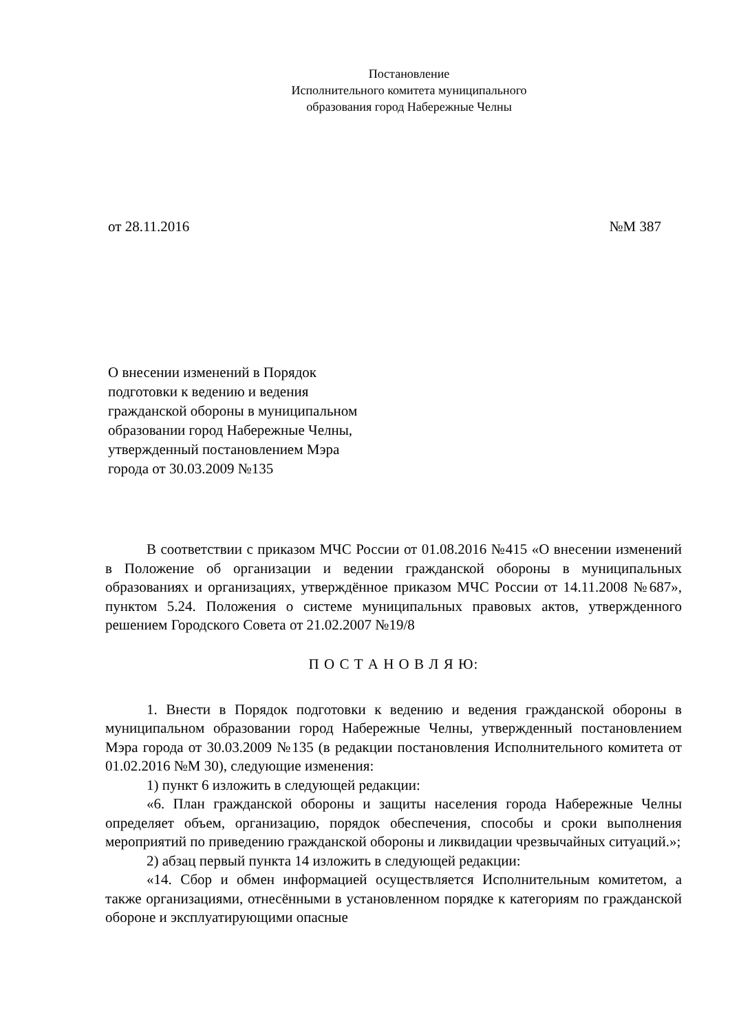Постановление
Исполнительного комитета муниципального
образования город Набережные Челны
от 28.11.2016 №М 387
О внесении изменений в Порядок
подготовки к ведению и ведения
гражданской обороны в муниципальном
образовании город Набережные Челны,
утвержденный постановлением Мэра
города от 30.03.2009 №135
В соответствии с приказом МЧС России от 01.08.2016 №415 «О внесении изменений в Положение об организации и ведении гражданской обороны в муниципальных образованиях и организациях, утверждённое приказом МЧС России от 14.11.2008 №687», пунктом 5.24. Положения о системе муниципальных правовых актов, утвержденного решением Городского Совета от 21.02.2007 №19/8
П О С Т А Н О В Л Я Ю:
1. Внести в Порядок подготовки к ведению и ведения гражданской обороны в муниципальном образовании город Набережные Челны, утвержденный постановлением Мэра города от 30.03.2009 №135 (в редакции постановления Исполнительного комитета от 01.02.2016 №М 30), следующие изменения:
1) пункт 6 изложить в следующей редакции:
«6. План гражданской обороны и защиты населения города Набережные Челны определяет объем, организацию, порядок обеспечения, способы и сроки выполнения мероприятий по приведению гражданской обороны и ликвидации чрезвычайных ситуаций.»;
2) абзац первый пункта 14 изложить в следующей редакции:
«14. Сбор и обмен информацией осуществляется Исполнительным комитетом, а также организациями, отнесёнными в установленном порядке к категориям по гражданской обороне и эксплуатирующими опасные